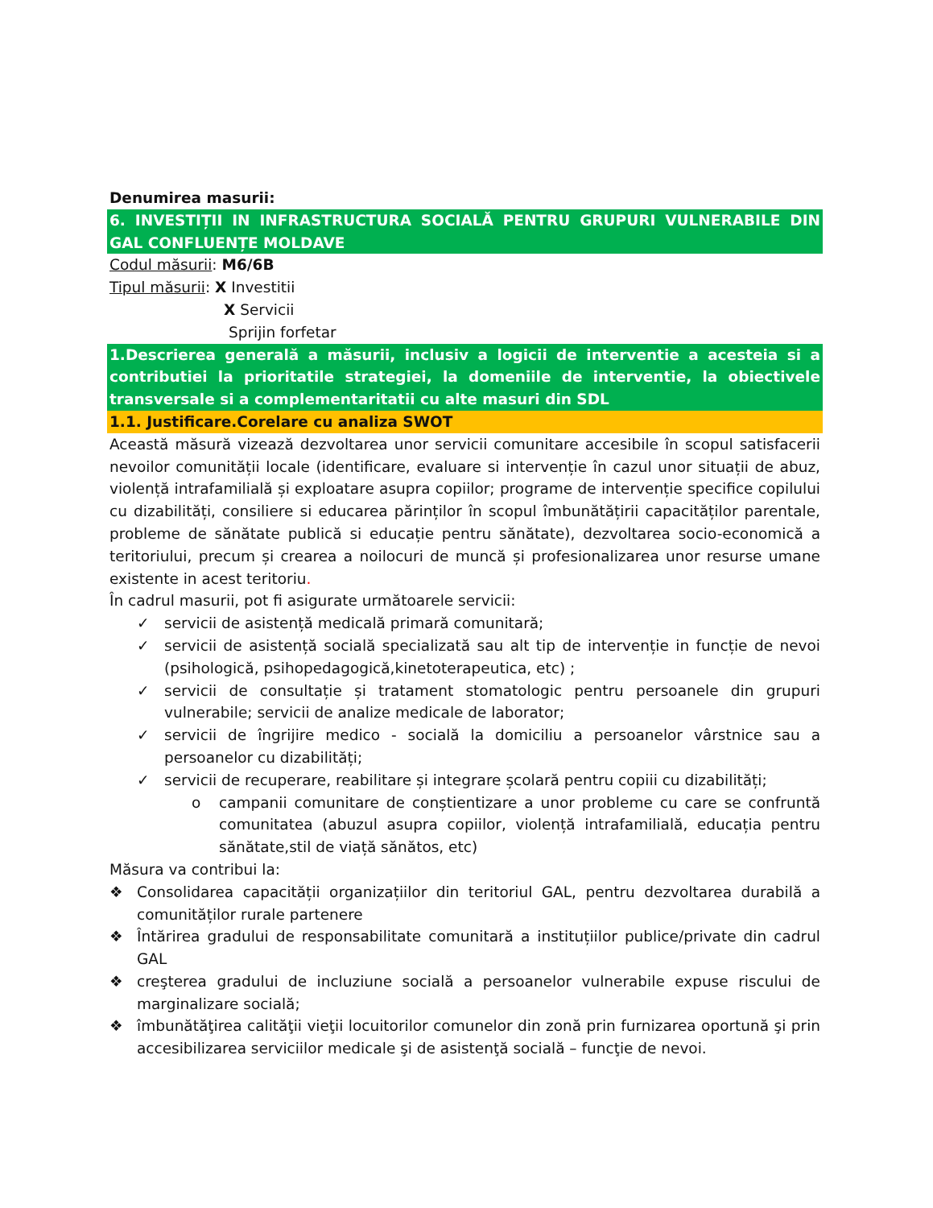Denumirea masurii:
6. INVESTIȚII IN INFRASTRUCTURA SOCIALĂ PENTRU GRUPURI VULNERABILE DIN GAL CONFLUENȚE MOLDAVE
Codul măsurii: M6/6B
Tipul măsurii: X Investitii
X Servicii
Sprijin forfetar
1.Descrierea generală a măsurii, inclusiv a logicii de interventie a acesteia si a contributiei la prioritatile strategiei, la domeniile de interventie, la obiectivele transversale si a complementaritatii cu alte masuri din SDL
1.1. Justificare.Corelare cu analiza SWOT
Această măsură vizează dezvoltarea unor servicii comunitare accesibile în scopul satisfacerii nevoilor comunității locale (identificare, evaluare si intervenție în cazul unor situații de abuz, violență intrafamilială și exploatare asupra copiilor; programe de intervenție specifice copilului cu dizabilități, consiliere si educarea părinților în scopul îmbunătățirii capacităților parentale, probleme de sănătate publică si educație pentru sănătate), dezvoltarea socio-economică a teritoriului, precum și crearea a noilocuri de muncă și profesionalizarea unor resurse umane existente in acest teritoriu.
În cadrul masurii, pot fi asigurate următoarele servicii:
✓ servicii de asistență medicală primară comunitară;
✓ servicii de asistență socială specializată sau alt tip de intervenție in funcție de nevoi (psihologică, psihopedagogică,kinetoterapeutica, etc) ;
✓ servicii de consultație și tratament stomatologic pentru persoanele din grupuri vulnerabile; servicii de analize medicale de laborator;
✓ servicii de îngrijire medico - socială la domiciliu a persoanelor vârstnice sau a persoanelor cu dizabilități;
✓ servicii de recuperare, reabilitare și integrare școlară pentru copiii cu dizabilități;
o campanii comunitare de conștientizare a unor probleme cu care se confruntă comunitatea (abuzul asupra copiilor, violență intrafamilială, educația pentru sănătate,stil de viață sănătos, etc)
Măsura va contribui la:
❖ Consolidarea capacității organizațiilor din teritoriul GAL, pentru dezvoltarea durabilă a comunităților rurale partenere
❖ Întărirea gradului de responsabilitate comunitară a instituțiilor publice/private din cadrul GAL
❖ creşterea gradului de incluziune socială a persoanelor vulnerabile expuse riscului de marginalizare socială;
❖ îmbunătăţirea calităţii vieţii locuitorilor comunelor din zonă prin furnizarea oportună şi prin accesibilizarea serviciilor medicale şi de asistenţă socială – funcţie de nevoi.